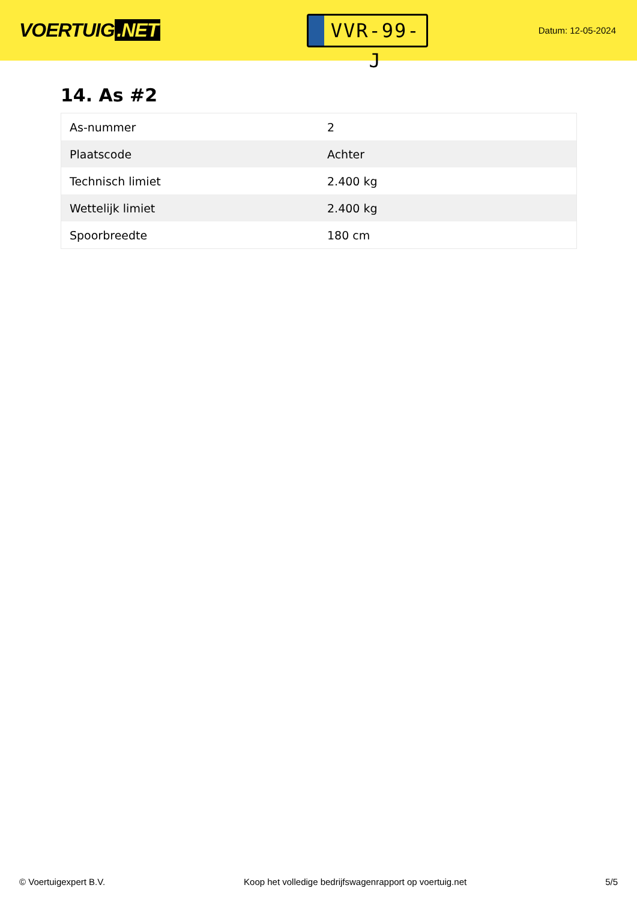VOERTUIG.NET
VVR-99-J
Datum: 12-05-2024
14. As #2
| As-nummer | 2 |
| Plaatscode | Achter |
| Technisch limiet | 2.400 kg |
| Wettelijk limiet | 2.400 kg |
| Spoorbreedte | 180 cm |
© Voertuigexpert B.V. Koop het volledige bedrijfswagenrapport op voertuig.net 5/5